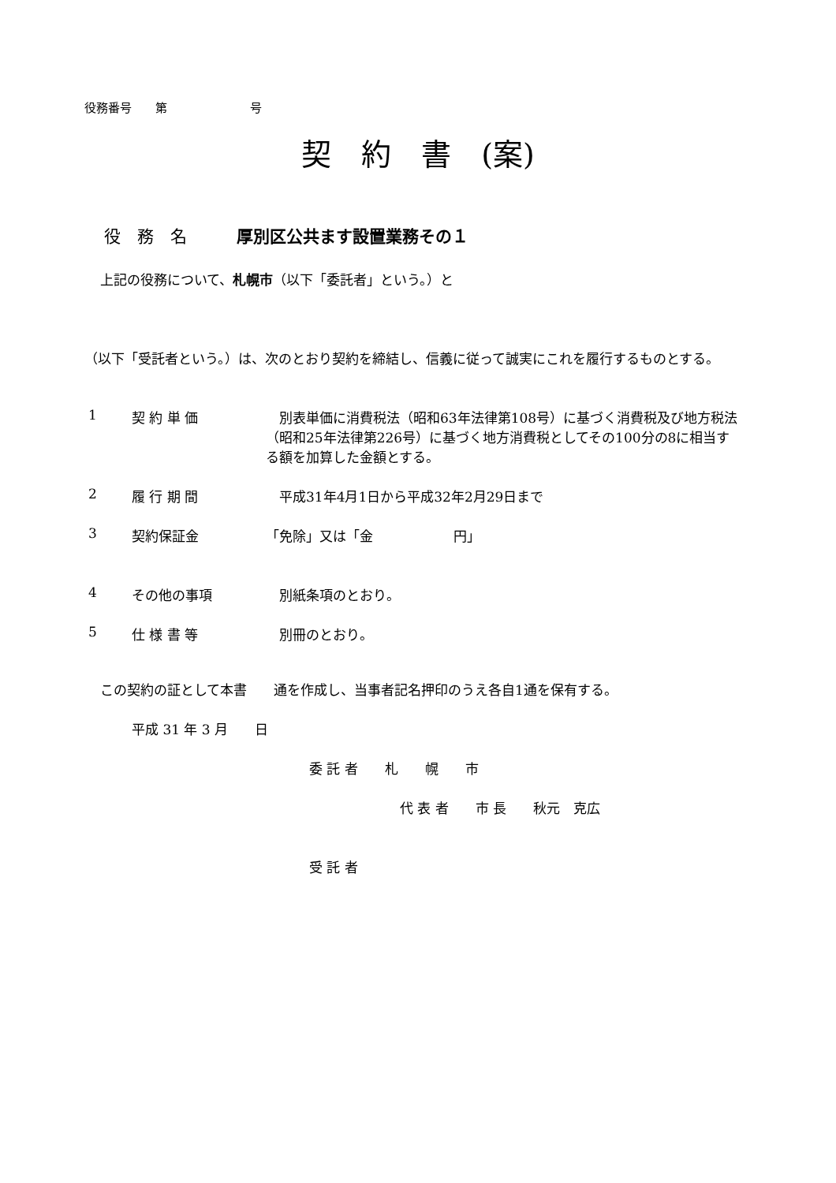役務番号　　第　　　　　　　号
契　約　書　(案)
役　務　名　　　厚別区公共ます設置業務その１
上記の役務について、札幌市（以下「委託者」という。）と
（以下「受託者という。）は、次のとおり契約を締結し、信義に従って誠実にこれを履行するものとする。
1 契 約 単 価　別表単価に消費税法（昭和63年法律第108号）に基づく消費税及び地方税法（昭和25年法律第226号）に基づく地方消費税としてその100分の8に相当する額を加算した金額とする。
2 履 行 期 間　平成31年4月1日から平成32年2月29日まで
3 契約保証金 「免除」又は「金　　　　　　円」
4 その他の事項　別紙条項のとおり。
5 仕 様 書 等　別冊のとおり。
この契約の証として本書　　通を作成し、当事者記名押印のうえ各自1通を保有する。
平成 31 年 3 月　　日
委 託 者　　札　　幌　　市
代 表 者　　市 長　　秋元　克広
受 託 者